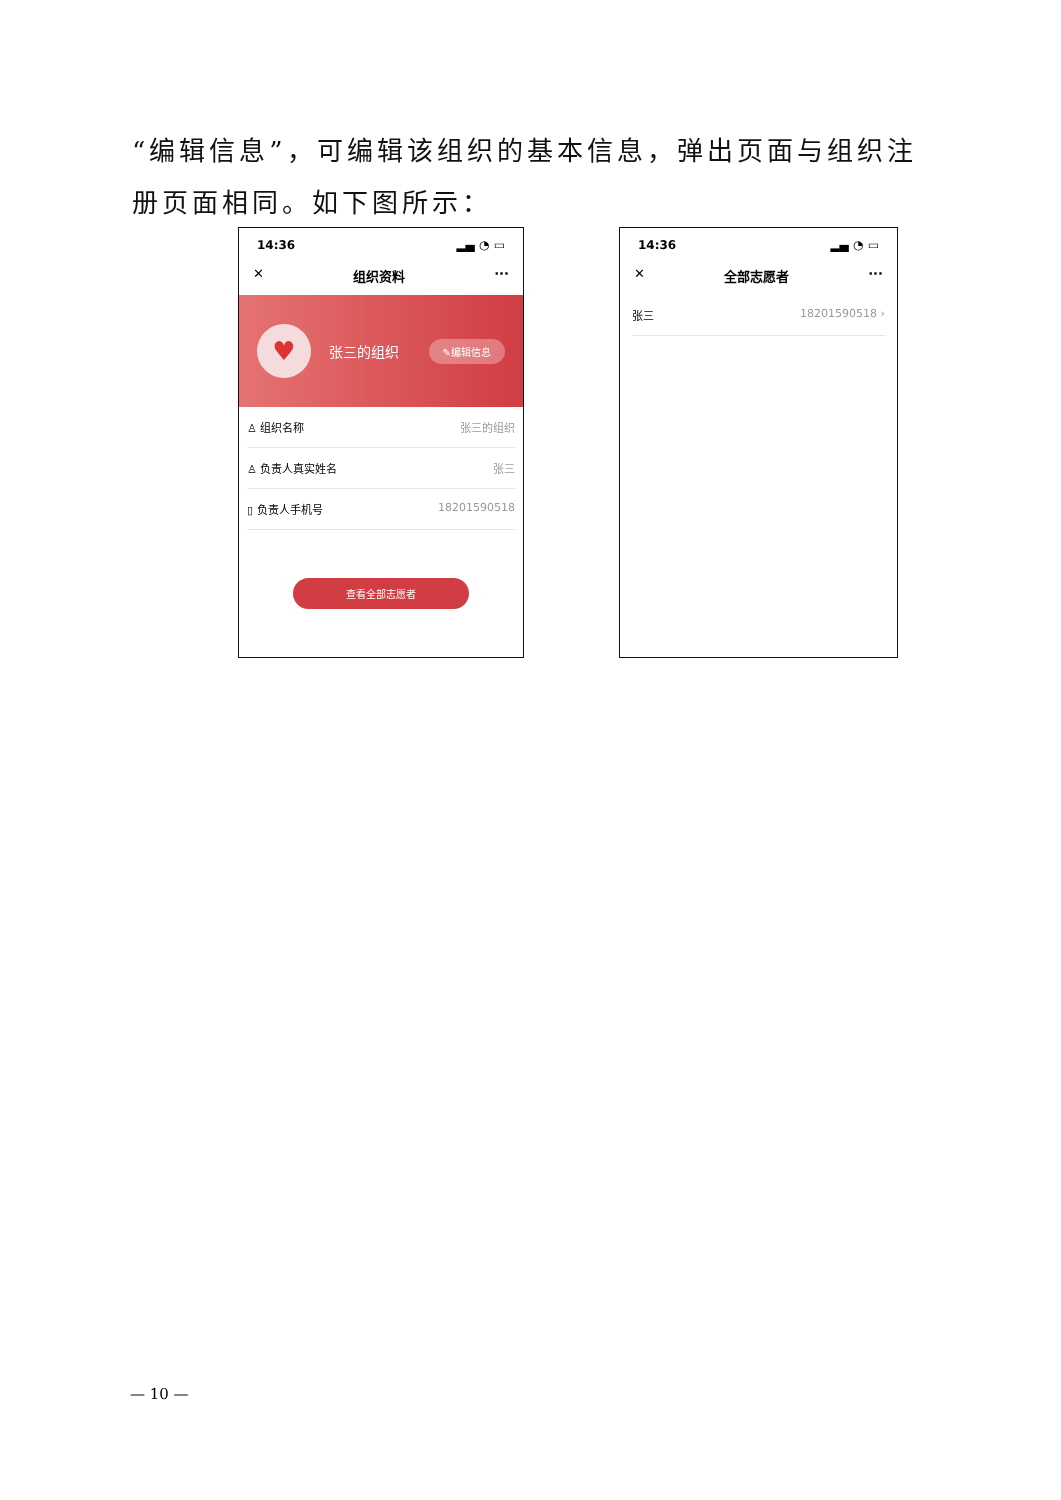“编辑信息”，可编辑该组织的基本信息，弹出页面与组织注册页面相同。如下图所示：
14:36 ▂▄ ◔ ▭
✕ 组织资料 ···
♥
张三的组织 ✎编辑信息
♙ 组织名称 张三的组织
♙ 负责人真实姓名 张三
▯ 负责人手机号 18201590518
查看全部志愿者
14:36 ▂▄ ◔ ▭
✕ 全部志愿者 ···
张三 18201590518 ›
— 10 —